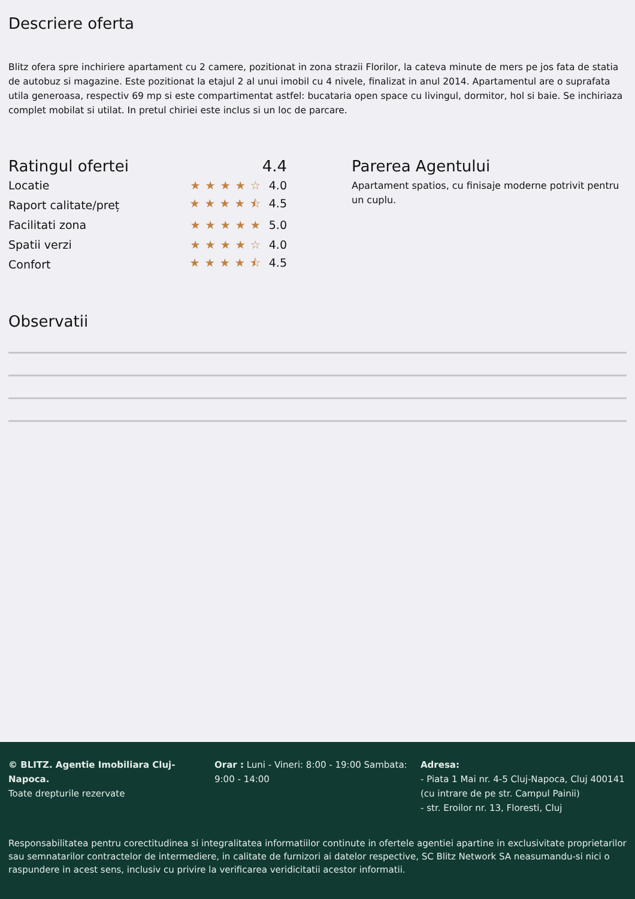Descriere oferta
Blitz ofera spre inchiriere apartament cu 2 camere, pozitionat in zona strazii Florilor, la cateva minute de mers pe jos fata de statia de autobuz si magazine. Este pozitionat la etajul 2 al unui imobil cu 4 nivele, finalizat in anul 2014. Apartamentul are o suprafata utila generoasa, respectiv 69 mp si este compartimentat astfel: bucataria open space cu livingul, dormitor, hol si baie. Se inchiriaza complet mobilat si utilat. In pretul chiriei este inclus si un loc de parcare.
Ratingul ofertei 4.4
Locatie ★★★★☆ 4.0
Raport calitate/preț ★★★★⯪ 4.5
Facilitati zona ★★★★★ 5.0
Spatii verzi ★★★★☆ 4.0
Confort ★★★★⯪ 4.5
Parerea Agentului
Apartament spatios, cu finisaje moderne potrivit pentru un cuplu.
Observatii
© BLITZ. Agentie Imobiliara Cluj-Napoca.
Toate drepturile rezervate
Orar : Luni - Vineri: 8:00 - 19:00 Sambata: 9:00 - 14:00
Adresa:
- Piata 1 Mai nr. 4-5 Cluj-Napoca, Cluj 400141 (cu intrare de pe str. Campul Painii)
- str. Eroilor nr. 13, Floresti, Cluj
Responsabilitatea pentru corectitudinea si integralitatea informatiilor continute in ofertele agentiei apartine in exclusivitate proprietarilor sau semnatarilor contractelor de intermediere, in calitate de furnizori ai datelor respective, SC Blitz Network SA neasumandu-si nici o raspundere in acest sens, inclusiv cu privire la verificarea veridicitatii acestor informatii.